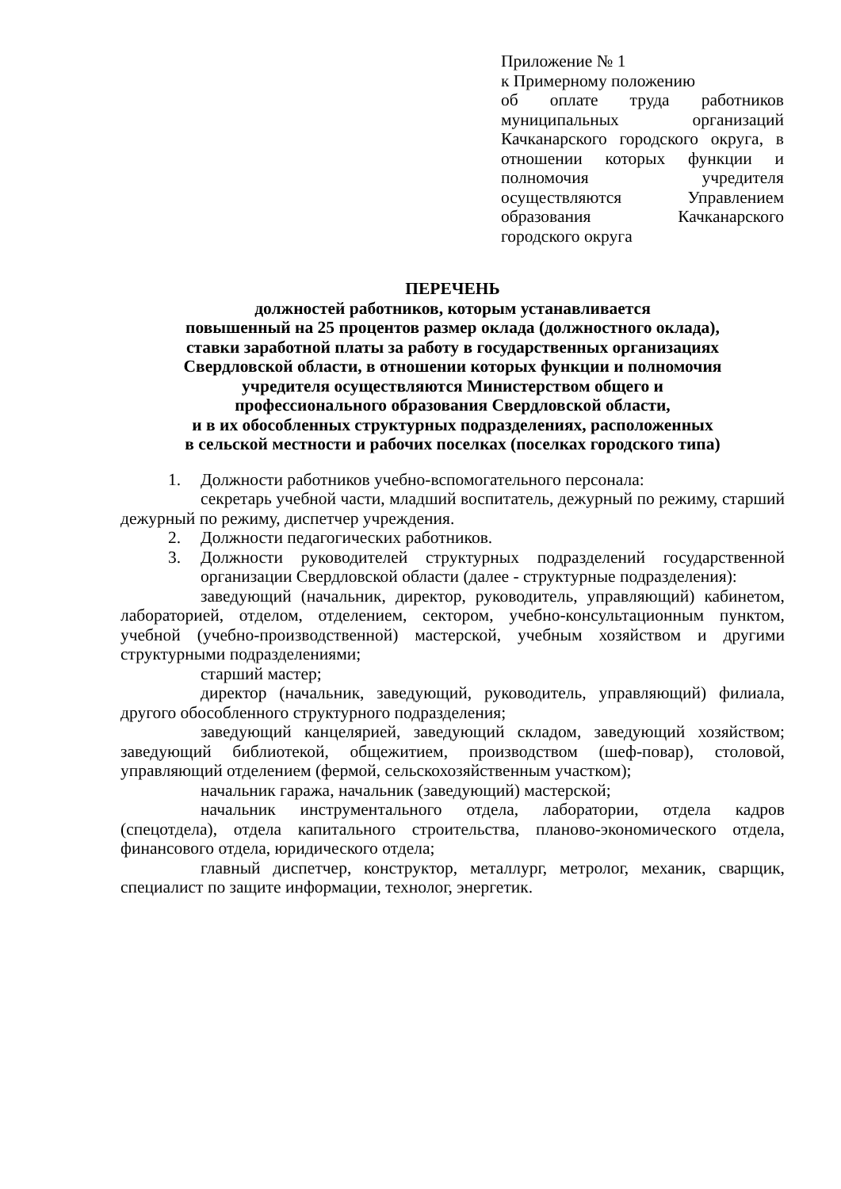Приложение № 1
к Примерному положению
об оплате труда работников муниципальных организаций Качканарского городского округа, в отношении которых функции и полномочия учредителя осуществляются Управлением образования Качканарского городского округа
ПЕРЕЧЕНЬ
должностей работников, которым устанавливается
повышенный на 25 процентов размер оклада (должностного оклада),
ставки заработной платы за работу в государственных организациях
Свердловской области, в отношении которых функции и полномочия
учредителя осуществляются Министерством общего и
профессионального образования Свердловской области,
и в их обособленных структурных подразделениях, расположенных
в сельской местности и рабочих поселках (поселках городского типа)
1. Должности работников учебно-вспомогательного персонала:
секретарь учебной части, младший воспитатель, дежурный по режиму, старший дежурный по режиму, диспетчер учреждения.
2. Должности педагогических работников.
3. Должности руководителей структурных подразделений государственной организации Свердловской области (далее - структурные подразделения):
заведующий (начальник, директор, руководитель, управляющий) кабинетом, лабораторией, отделом, отделением, сектором, учебно-консультационным пунктом, учебной (учебно-производственной) мастерской, учебным хозяйством и другими структурными подразделениями;
старший мастер;
директор (начальник, заведующий, руководитель, управляющий) филиала, другого обособленного структурного подразделения;
заведующий канцелярией, заведующий складом, заведующий хозяйством; заведующий библиотекой, общежитием, производством (шеф-повар), столовой, управляющий отделением (фермой, сельскохозяйственным участком);
начальник гаража, начальник (заведующий) мастерской;
начальник инструментального отдела, лаборатории, отдела кадров (спецотдела), отдела капитального строительства, планово-экономического отдела, финансового отдела, юридического отдела;
главный диспетчер, конструктор, металлург, метролог, механик, сварщик, специалист по защите информации, технолог, энергетик.